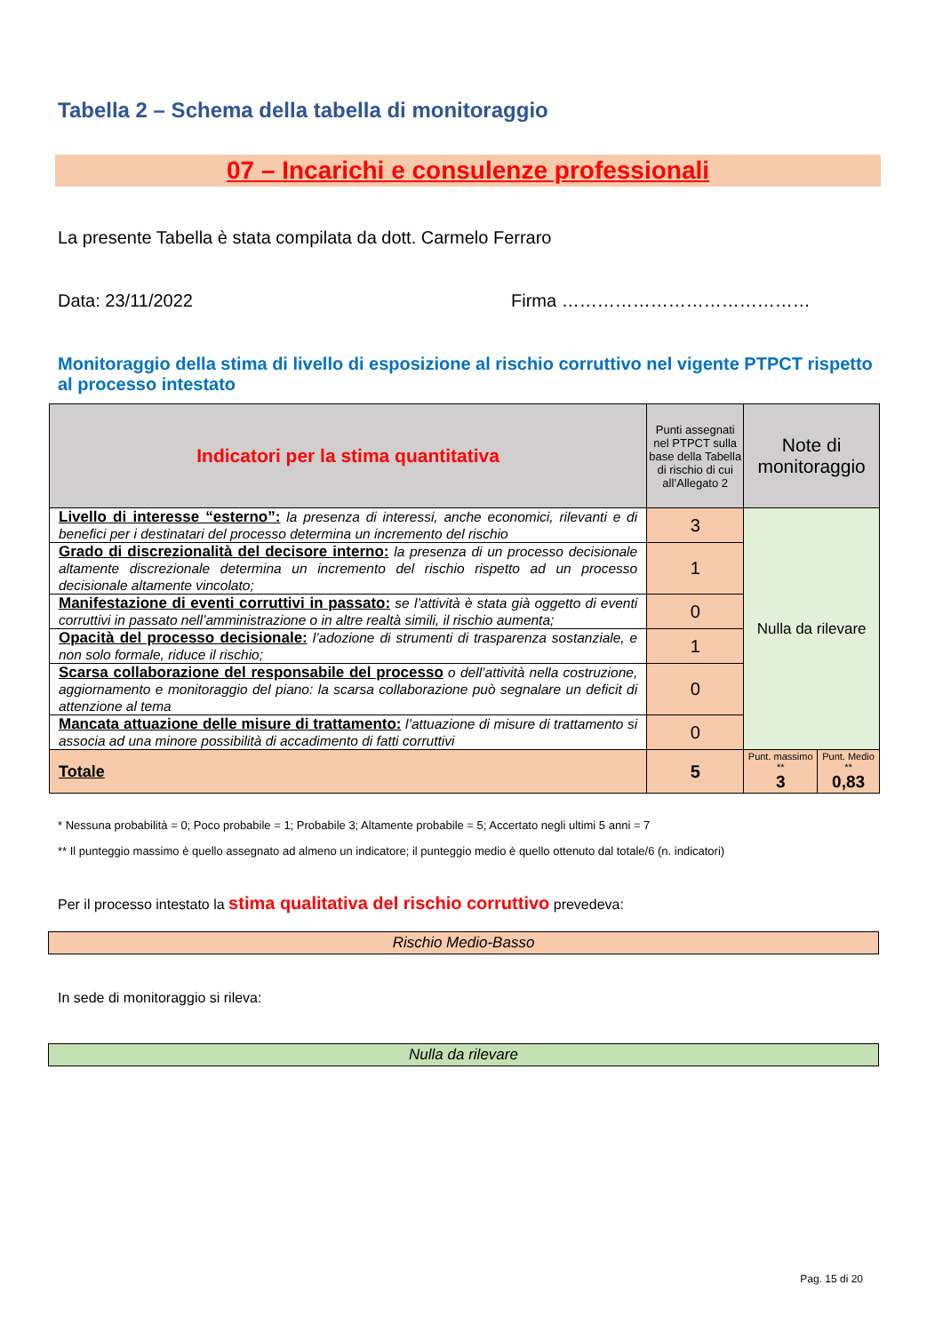Tabella 2 – Schema della tabella di monitoraggio
07 – Incarichi e consulenze professionali
La presente Tabella è stata compilata da dott. Carmelo Ferraro
Data: 23/11/2022 Firma ……………………………………
Monitoraggio della stima di livello di esposizione al rischio corruttivo nel vigente PTPCT rispetto al processo intestato
| Indicatori per la stima quantitativa | Punti assegnati nel PTPCT sulla base della Tabella di rischio di cui all’Allegato 2 | Note di monitoraggio | |
| --- | --- | --- | --- |
| Livello di interesse “esterno”: la presenza di interessi, anche economici, rilevanti e di benefici per i destinatari del processo determina un incremento del rischio | 3 | Nulla da rilevare | |
| Grado di discrezionalità del decisore interno: la presenza di un processo decisionale altamente discrezionale determina un incremento del rischio rispetto ad un processo decisionale altamente vincolato; | 1 | | |
| Manifestazione di eventi corruttivi in passato: se l’attività è stata già oggetto di eventi corruttivi in passato nell’amministrazione o in altre realtà simili, il rischio aumenta; | 0 | | |
| Opacità del processo decisionale: l’adozione di strumenti di trasparenza sostanziale, e non solo formale, riduce il rischio; | 1 | | |
| Scarsa collaborazione del responsabile del processo o dell’attività nella costruzione, aggiornamento e monitoraggio del piano: la scarsa collaborazione può segnalare un deficit di attenzione al tema | 0 | | |
| Mancata attuazione delle misure di trattamento: l’attuazione di misure di trattamento si associa ad una minore possibilità di accadimento di fatti corruttivi | 0 | | |
| Totale | 5 | Punt. massimo ** 3 | Punt. Medio ** 0,83 |
* Nessuna probabilità = 0; Poco probabile = 1; Probabile 3; Altamente probabile = 5; Accertato negli ultimi 5 anni = 7
** Il punteggio massimo è quello assegnato ad almeno un indicatore; il punteggio medio è quello ottenuto dal totale/6 (n. indicatori)
Per il processo intestato la stima qualitativa del rischio corruttivo prevedeva:
Rischio Medio-Basso
In sede di monitoraggio si rileva:
Nulla da rilevare
Pag. 15 di 20